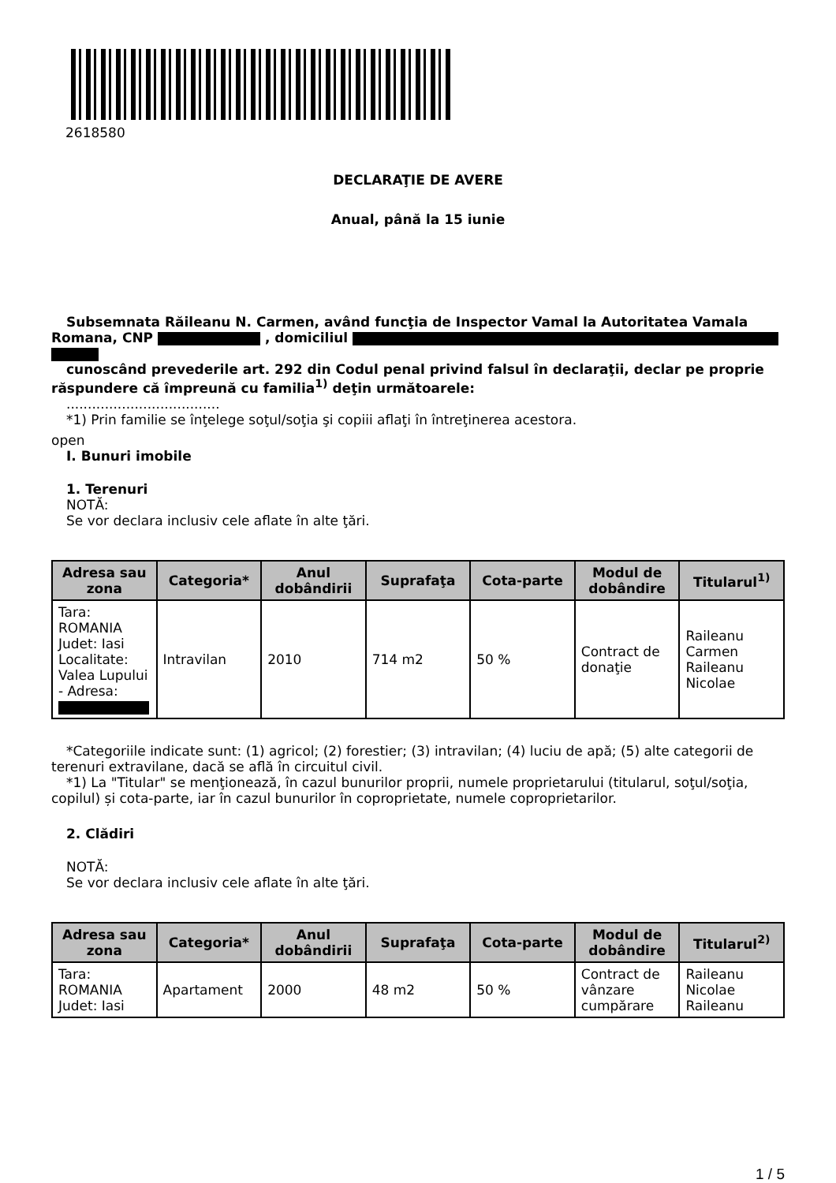2618580
DECLARAŢIE DE AVERE
Anual, până la 15 iunie
Subsemnata Răileanu N. Carmen, având funcţia de Inspector Vamal la Autoritatea Vamala Romana, CNP , domiciliul
cunoscând prevederile art. 292 din Codul penal privind falsul în declaraţii, declar pe proprie răspundere că împreună cu familia<sup>1)</sup> deţin următoarele:
....................................
*1) Prin familie se înţelege soţul/soţia şi copiii aflaţi în întreţinerea acestora.
open
I. Bunuri imobile
1. Terenuri
NOTĂ:
Se vor declara inclusiv cele aflate în alte ţări.
| Adresa sau zona | Categoria* | Anul dobândirii | Suprafaţa | Cota-parte | Modul de dobândire | Titularul<sup>1)</sup> |
| --- | --- | --- | --- | --- | --- | --- |
| Tara: ROMANIA Judet: Iasi Localitate: Valea Lupului - Adresa: | Intravilan | 2010 | 714 m2 | 50 % | Contract de donaţie | Raileanu Carmen Raileanu Nicolae |
*Categoriile indicate sunt: (1) agricol; (2) forestier; (3) intravilan; (4) luciu de apă; (5) alte categorii de terenuri extravilane, dacă se află în circuitul civil.
*1) La "Titular" se menţionează, în cazul bunurilor proprii, numele proprietarului (titularul, soţul/soţia, copilul) și cota-parte, iar în cazul bunurilor în coproprietate, numele coproprietarilor.
2. Clădiri
NOTĂ:
Se vor declara inclusiv cele aflate în alte ţări.
| Adresa sau zona | Categoria* | Anul dobândirii | Suprafaţa | Cota-parte | Modul de dobândire | Titularul<sup>2)</sup> |
| --- | --- | --- | --- | --- | --- | --- |
| Tara: ROMANIA Judet: Iasi | Apartament | 2000 | 48 m2 | 50 % | Contract de vânzare cumpărare | Raileanu Nicolae Raileanu |
1 / 5